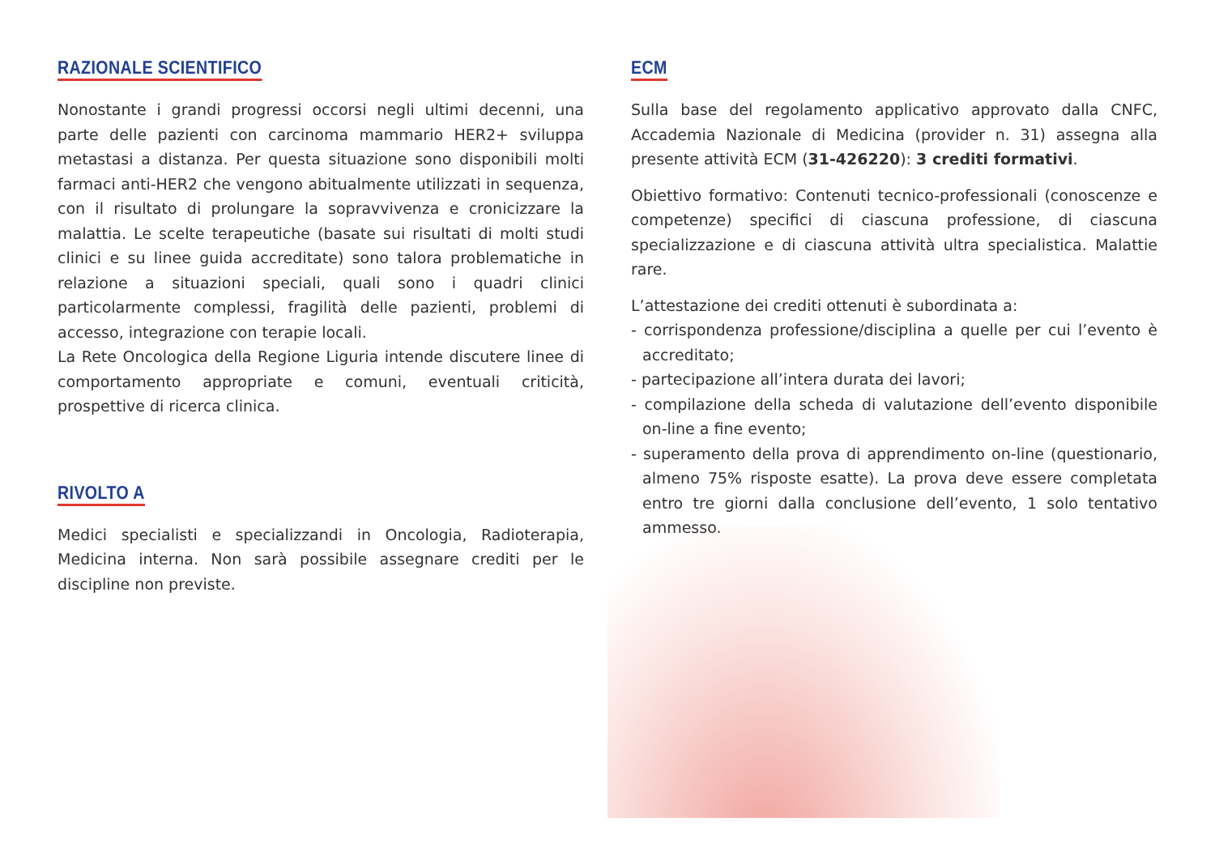RAZIONALE SCIENTIFICO
Nonostante i grandi progressi occorsi negli ultimi decenni, una parte delle pazienti con carcinoma mammario HER2+ sviluppa metastasi a distanza. Per questa situazione sono disponibili molti farmaci anti-HER2 che vengono abitualmente utilizzati in sequenza, con il risultato di prolungare la sopravvivenza e cronicizzare la malattia. Le scelte terapeutiche (basate sui risultati di molti studi clinici e su linee guida accreditate) sono talora problematiche in relazione a situazioni speciali, quali sono i quadri clinici particolarmente complessi, fragilità delle pazienti, problemi di accesso, integrazione con terapie locali.
La Rete Oncologica della Regione Liguria intende discutere linee di comportamento appropriate e comuni, eventuali criticità, prospettive di ricerca clinica.
RIVOLTO A
Medici specialisti e specializzandi in Oncologia, Radioterapia, Medicina interna. Non sarà possibile assegnare crediti per le discipline non previste.
ECM
Sulla base del regolamento applicativo approvato dalla CNFC, Accademia Nazionale di Medicina (provider n. 31) assegna alla presente attività ECM (31-426220): 3 crediti formativi.
Obiettivo formativo: Contenuti tecnico-professionali (conoscenze e competenze) specifici di ciascuna professione, di ciascuna specializzazione e di ciascuna attività ultra specialistica. Malattie rare.
L’attestazione dei crediti ottenuti è subordinata a:
- corrispondenza professione/disciplina a quelle per cui l’evento è accreditato;
- partecipazione all’intera durata dei lavori;
- compilazione della scheda di valutazione dell’evento disponibile on-line a fine evento;
- superamento della prova di apprendimento on-line (questionario, almeno 75% risposte esatte). La prova deve essere completata entro tre giorni dalla conclusione dell’evento, 1 solo tentativo ammesso.